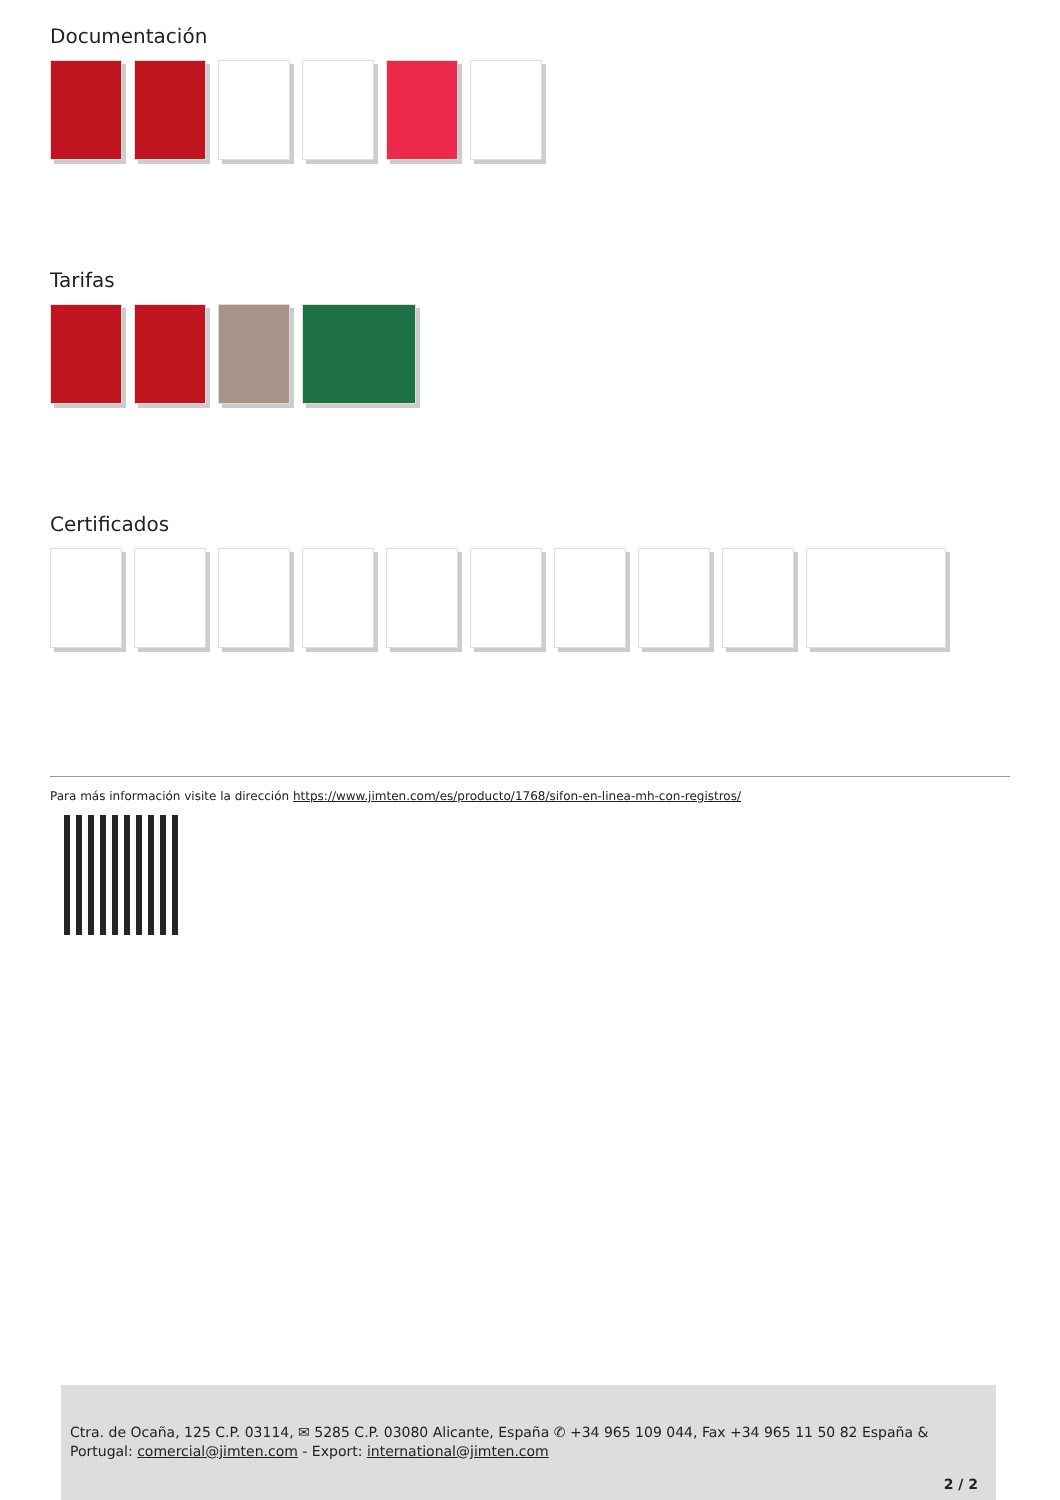Documentación
Tarifas
Certificados
Para más información visite la dirección https://www.jimten.com/es/producto/1768/sifon-en-linea-mh-con-registros/
Ctra. de Ocaña, 125 C.P. 03114, ✉ 5285 C.P. 03080 Alicante, España ✆ +34 965 109 044, Fax +34 965 11 50 82 España & Portugal: comercial@jimten.com - Export: international@jimten.com
2 / 2